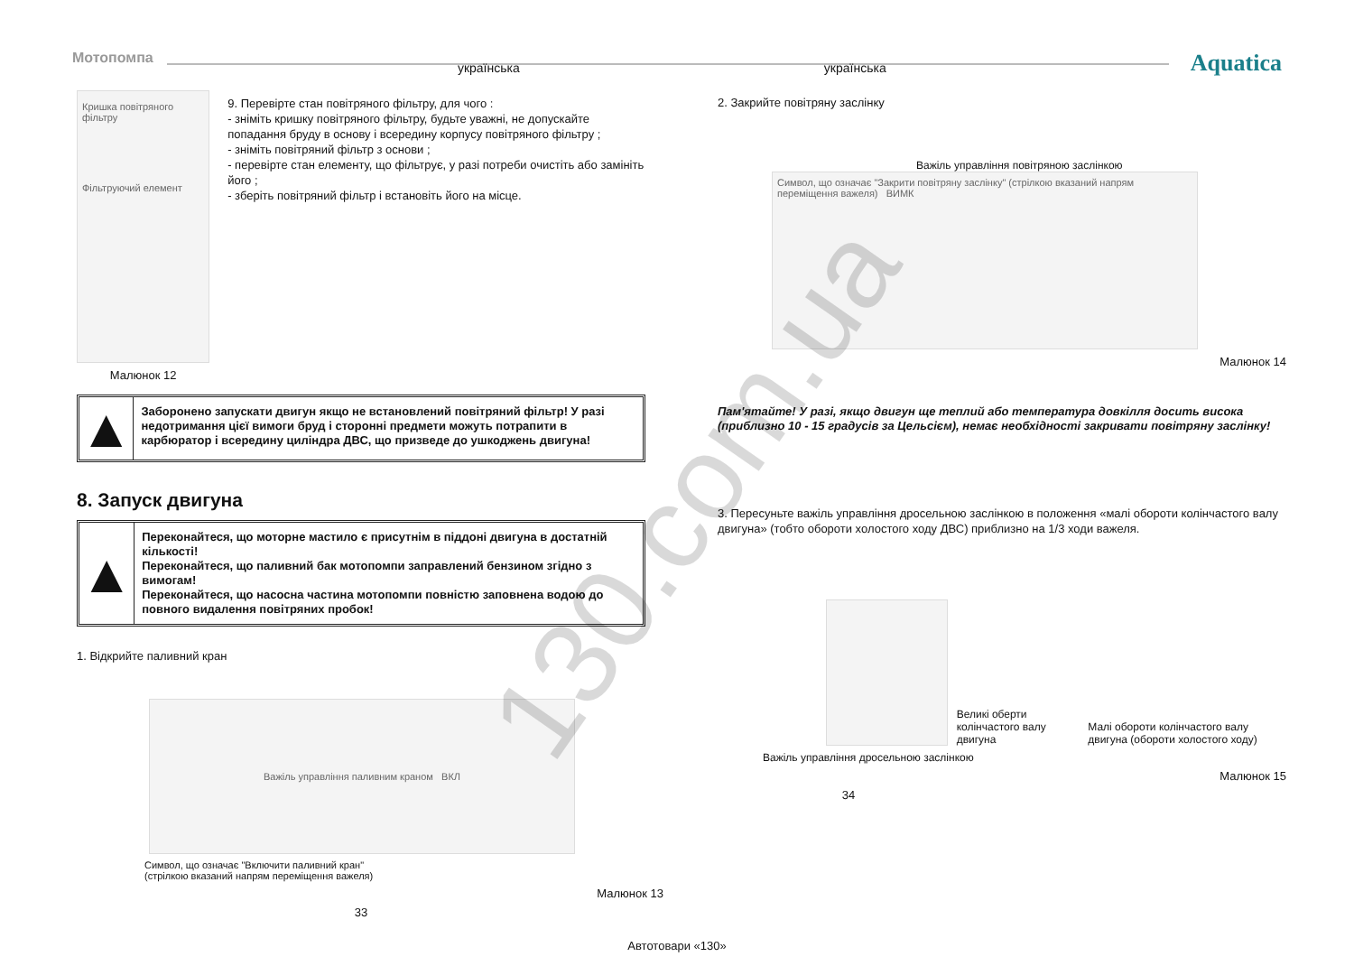Мотопомпа українська українська Aquatica
Кришка повітряного фільтру
Фільтруючий елемент
Малюнок 12
9. Перевірте стан повітряного фільтру, для чого :
- зніміть кришку повітряного фільтру, будьте уважні, не допускайте попадання бруду в основу і всередину корпусу повітряного фільтру ;
- зніміть повітряний фільтр з основи ;
- перевірте стан елементу, що фільтрує, у разі потреби очистіть або замініть його ;
- зберіть повітряний фільтр і встановіть його на місце.
▲
Заборонено запускати двигун якщо не встановлений повітряний фільтр! У разі недотримання цієї вимоги бруд і сторонні предмети можуть потрапити в карбюратор і всередину циліндра ДВС, що призведе до ушкоджень двигуна!
8. Запуск двигуна
▲
Переконайтеся, що моторне мастило є присутнім в піддоні двигуна в достатній кількості!
Переконайтеся, що паливний бак мотопомпи заправлений бензином згідно з вимогам!
Переконайтеся, що насосна частина мотопомпи повністю заповнена водою до повного видалення повітряних пробок!
1. Відкрийте паливний кран
Важіль управління паливним краном ВКЛ
Символ, що означає "Включити паливний кран"
(стрілкою вказаний напрям переміщення важеля)
Малюнок 13
33
2. Закрийте повітряну заслінку
Важіль управління повітряною заслінкою
Символ, що означає "Закрити повітряну заслінку" (стрілкою вказаний напрям переміщення важеля) ВИМК
Малюнок 14
Пам'ятайте! У разі, якщо двигун ще теплий або температура довкілля досить висока (приблизно 10 - 15 градусів за Цельсієм), немає необхідності закривати повітряну заслінку!
3. Пересуньте важіль управління дросельною заслінкою в положення «малі обороти колінчастого валу двигуна» (тобто обороти холостого ходу ДВС) приблизно на 1/3 ходи важеля.
Великі оберти колінчастого валу двигуна Малі обороти колінчастого валу двигуна (обороти холостого ходу)
Важіль управління дросельною заслінкою
Малюнок 15
34
Автотовари «130»
130.com.ua